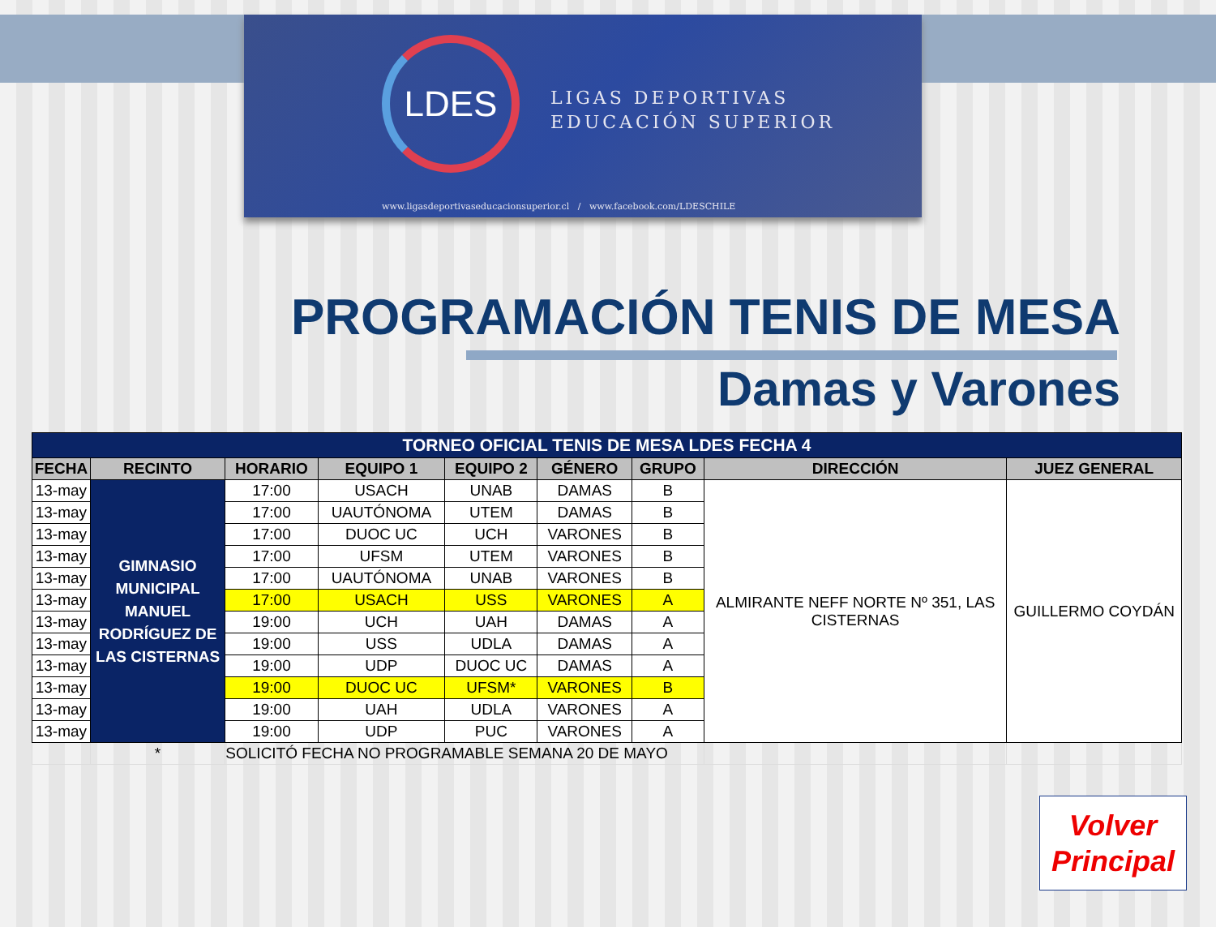LDES
LIGAS DEPORTIVAS
EDUCACIÓN SUPERIOR
www.ligasdeportivaseducacionsuperior.cl / www.facebook.com/LDESCHILE
PROGRAMACIÓN TENIS DE MESA
Damas y Varones
| TORNEO OFICIAL TENIS DE MESA LDES FECHA 4 | | | | | | | | |
| FECHA | RECINTO | HORARIO | EQUIPO 1 | EQUIPO 2 | GÉNERO | GRUPO | DIRECCIÓN | JUEZ GENERAL |
| 13-may | GIMNASIO MUNICIPAL MANUEL RODRÍGUEZ DE LAS CISTERNAS | 17:00 | USACH | UNAB | DAMAS | B | ALMIRANTE NEFF NORTE Nº 351, LAS CISTERNAS | GUILLERMO COYDÁN |
| 13-may | | 17:00 | UAUTÓNOMA | UTEM | DAMAS | B | | |
| 13-may | | 17:00 | DUOC UC | UCH | VARONES | B | | |
| 13-may | | 17:00 | UFSM | UTEM | VARONES | B | | |
| 13-may | | 17:00 | UAUTÓNOMA | UNAB | VARONES | B | | |
| 13-may | | 17:00 | USACH | USS | VARONES | A | | |
| 13-may | | 19:00 | UCH | UAH | DAMAS | A | | |
| 13-may | | 19:00 | USS | UDLA | DAMAS | A | | |
| 13-may | | 19:00 | UDP | DUOC UC | DAMAS | A | | |
| 13-may | | 19:00 | DUOC UC | UFSM* | VARONES | B | | |
| 13-may | | 19:00 | UAH | UDLA | VARONES | A | | |
| 13-may | | 19:00 | UDP | PUC | VARONES | A | | |
| | * | SOLICITÓ FECHA NO PROGRAMABLE SEMANA 20 DE MAYO | | | | | | |
Volver
Principal